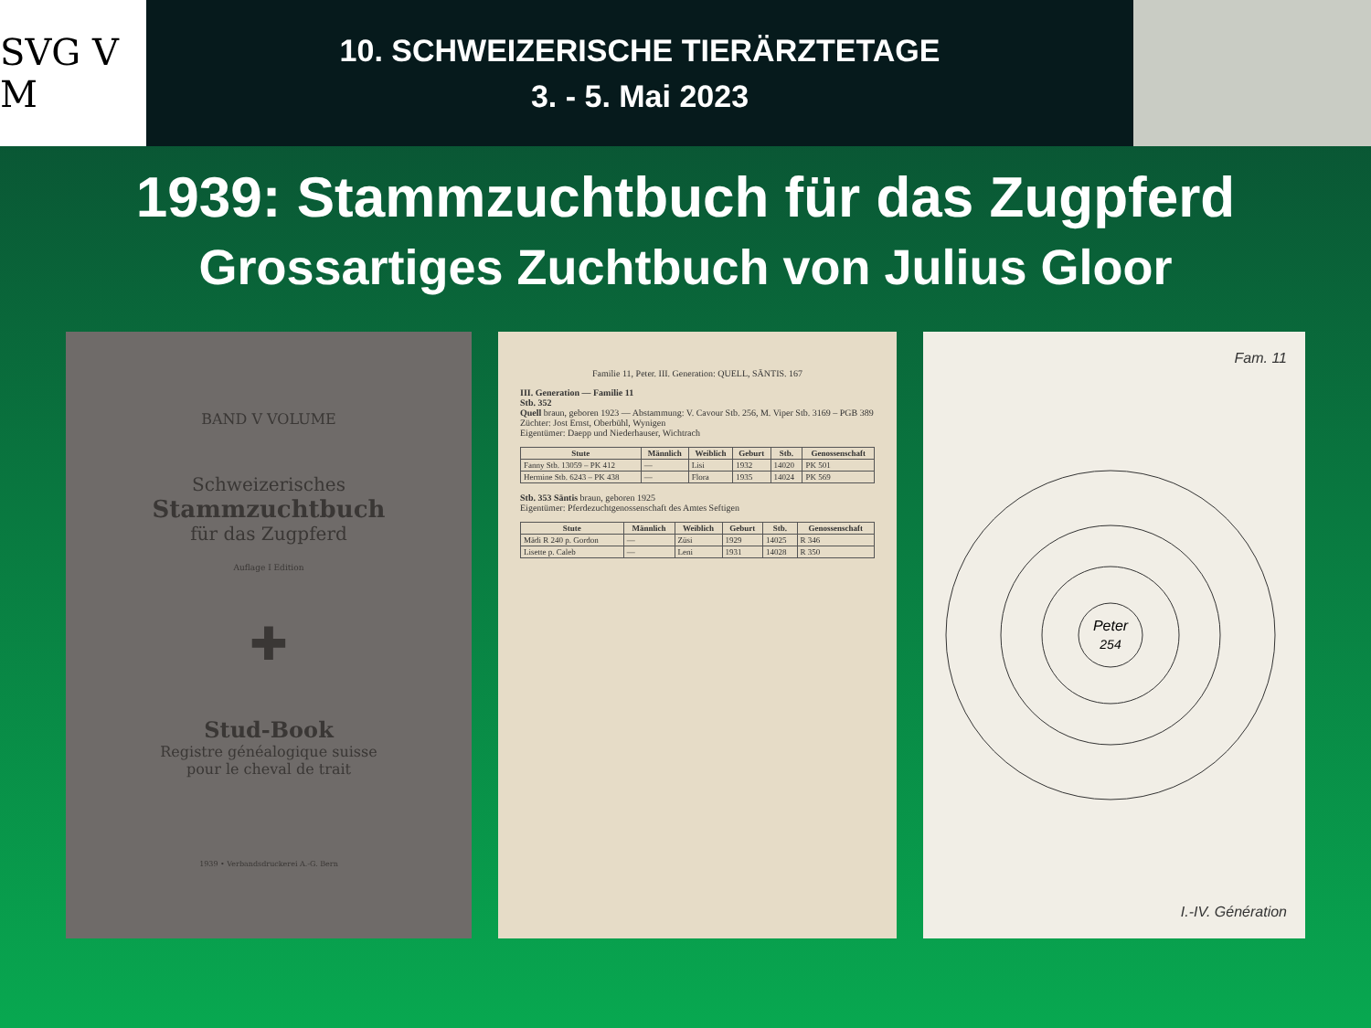SVG V M
10. SCHWEIZERISCHE TIERÄRZTETAGE
3. - 5. Mai 2023
1939: Stammzuchtbuch für das Zugpferd
Grossartiges Zuchtbuch von Julius Gloor
BAND V VOLUME
Schweizerisches
Stammzuchtbuch
für das Zugpferd
Auflage I Edition
✚
Stud-Book
Registre généalogique suisse
pour le cheval de trait
1939 • Verbandsdruckerei A.-G. Bern
Familie 11, Peter. III. Generation: QUELL, SÄNTIS. 167
III. Generation — Familie 11
Stb. 352
Quell braun, geboren 1923 — Abstammung: V. Cavour Stb. 256, M. Viper Stb. 3169 – PGB 389
Züchter: Jost Ernst, Oberbühl, Wynigen
Eigentümer: Daepp und Niederhauser, Wichtrach
| Stute | Männlich | Weiblich | Geburt | Stb. | Genossenschaft |
| --- | --- | --- | --- | --- | --- |
| Fanny Stb. 13059 – PK 412 | — | Lisi | 1932 | 14020 | PK 501 |
| Hermine Stb. 6243 – PK 438 | — | Flora | 1935 | 14024 | PK 569 |
Stb. 353 Säntis braun, geboren 1925
Eigentümer: Pferdezuchtgenossenschaft des Amtes Seftigen
| Stute | Männlich | Weiblich | Geburt | Stb. | Genossenschaft |
| --- | --- | --- | --- | --- | --- |
| Mädi R 240 p. Gordon | — | Züsi | 1929 | 14025 | R 346 |
| Lisette p. Caleb | — | Leni | 1931 | 14028 | R 350 |
Fam. 11
Peter
254
I.-IV. Génération